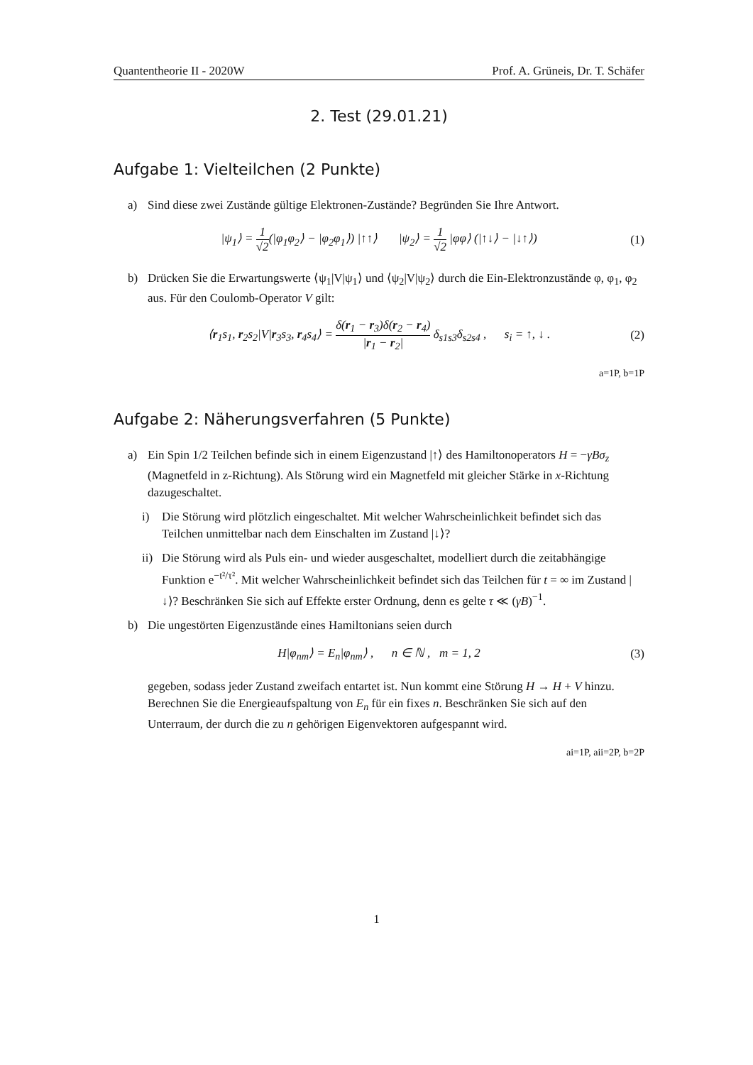Quantentheorie II - 2020W Prof. A. Grüneis, Dr. T. Schäfer
2. Test (29.01.21)
Aufgabe 1: Vielteilchen (2 Punkte)
a) Sind diese zwei Zustände gültige Elektronen-Zustände? Begründen Sie Ihre Antwort.
|ψ<sub>1</sub>⟩ = 1 √2(|φ<sub>1</sub>φ<sub>2</sub>⟩ − |φ<sub>2</sub>φ<sub>1</sub>⟩) |↑↑⟩ |ψ<sub>2</sub>⟩ = 1 √2 |φφ⟩ (|↑↓⟩ − |↓↑⟩) (1)
b) Drücken Sie die Erwartungswerte ⟨ψ<sub>1</sub>|V|ψ<sub>1</sub>⟩ und ⟨ψ<sub>2</sub>|V|ψ<sub>2</sub>⟩ durch die Ein-Elektronzustände φ, φ<sub>1</sub>, φ<sub>2</sub> aus. Für den Coulomb-Operator V gilt:
⟨r<sub>1</sub>s<sub>1</sub>, r<sub>2</sub>s<sub>2</sub>|V|r<sub>3</sub>s<sub>3</sub>, r<sub>4</sub>s<sub>4</sub>⟩ = δ(r<sub>1</sub> − r<sub>3</sub>)δ(r<sub>2</sub> − r<sub>4</sub>) |r<sub>1</sub> − r<sub>2</sub>| δ<sub>s1s3</sub>δ<sub>s2s4</sub> , s<sub>i</sub> = ↑, ↓ . (2)
a=1P, b=1P
Aufgabe 2: Näherungsverfahren (5 Punkte)
a) Ein Spin 1/2 Teilchen befinde sich in einem Eigenzustand |↑⟩ des Hamiltonoperators H = −γBσ<sub>z</sub> (Magnetfeld in z-Richtung). Als Störung wird ein Magnetfeld mit gleicher Stärke in x-Richtung dazugeschaltet.
i) Die Störung wird plötzlich eingeschaltet. Mit welcher Wahrscheinlichkeit befindet sich das Teilchen unmittelbar nach dem Einschalten im Zustand |↓⟩?
ii) Die Störung wird als Puls ein- und wieder ausgeschaltet, modelliert durch die zeitabhängige Funktion e<sup>−t²/τ²</sup>. Mit welcher Wahrscheinlichkeit befindet sich das Teilchen für t = ∞ im Zustand |↓⟩? Beschränken Sie sich auf Effekte erster Ordnung, denn es gelte τ ≪ (γB)<sup>−1</sup>.
b) Die ungestörten Eigenzustände eines Hamiltonians seien durch
H|φ<sub>nm</sub>⟩ = E<sub>n</sub>|φ<sub>nm</sub>⟩ , n ∈ ℕ , m = 1, 2 (3)
gegeben, sodass jeder Zustand zweifach entartet ist. Nun kommt eine Störung H → H + V hinzu. Berechnen Sie die Energieaufspaltung von E<sub>n</sub> für ein fixes n. Beschränken Sie sich auf den Unterraum, der durch die zu n gehörigen Eigenvektoren aufgespannt wird.
ai=1P, aii=2P, b=2P
1